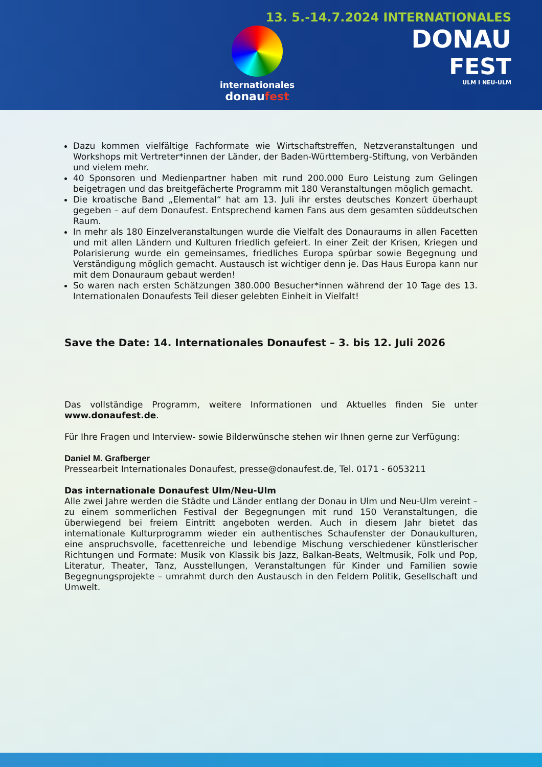internationales
donaufest
13. 5.-14.7.2024 INTERNATIONALES
DONAU
FEST
ULM I NEU-ULM
Dazu kommen vielfältige Fachformate wie Wirtschaftstreffen, Netzveranstaltungen und Workshops mit Vertreter*innen der Länder, der Baden-Württemberg-Stiftung, von Verbänden und vielem mehr.
40 Sponsoren und Medienpartner haben mit rund 200.000 Euro Leistung zum Gelingen beigetragen und das breitgefächerte Programm mit 180 Veranstaltungen möglich gemacht.
Die kroatische Band „Elemental“ hat am 13. Juli ihr erstes deutsches Konzert überhaupt gegeben – auf dem Donaufest. Entsprechend kamen Fans aus dem gesamten süddeutschen Raum.
In mehr als 180 Einzelveranstaltungen wurde die Vielfalt des Donauraums in allen Facetten und mit allen Ländern und Kulturen friedlich gefeiert. In einer Zeit der Krisen, Kriegen und Polarisierung wurde ein gemeinsames, friedliches Europa spürbar sowie Begegnung und Verständigung möglich gemacht. Austausch ist wichtiger denn je. Das Haus Europa kann nur mit dem Donauraum gebaut werden!
So waren nach ersten Schätzungen 380.000 Besucher*innen während der 10 Tage des 13. Internationalen Donaufests Teil dieser gelebten Einheit in Vielfalt!
Save the Date: 14. Internationales Donaufest – 3. bis 12. Juli 2026
Das vollständige Programm, weitere Informationen und Aktuelles finden Sie unter www.donaufest.de.
Für Ihre Fragen und Interview- sowie Bilderwünsche stehen wir Ihnen gerne zur Verfügung:
Daniel M. Grafberger
Pressearbeit Internationales Donaufest, presse@donaufest.de, Tel. 0171 - 6053211
Das internationale Donaufest Ulm/Neu-Ulm
Alle zwei Jahre werden die Städte und Länder entlang der Donau in Ulm und Neu-Ulm vereint – zu einem sommerlichen Festival der Begegnungen mit rund 150 Veranstaltungen, die überwiegend bei freiem Eintritt angeboten werden. Auch in diesem Jahr bietet das internationale Kulturprogramm wieder ein authentisches Schaufenster der Donaukulturen, eine anspruchsvolle, facettenreiche und lebendige Mischung verschiedener künstlerischer Richtungen und Formate: Musik von Klassik bis Jazz, Balkan-Beats, Weltmusik, Folk und Pop, Literatur, Theater, Tanz, Ausstellungen, Veranstaltungen für Kinder und Familien sowie Begegnungsprojekte – umrahmt durch den Austausch in den Feldern Politik, Gesellschaft und Umwelt.